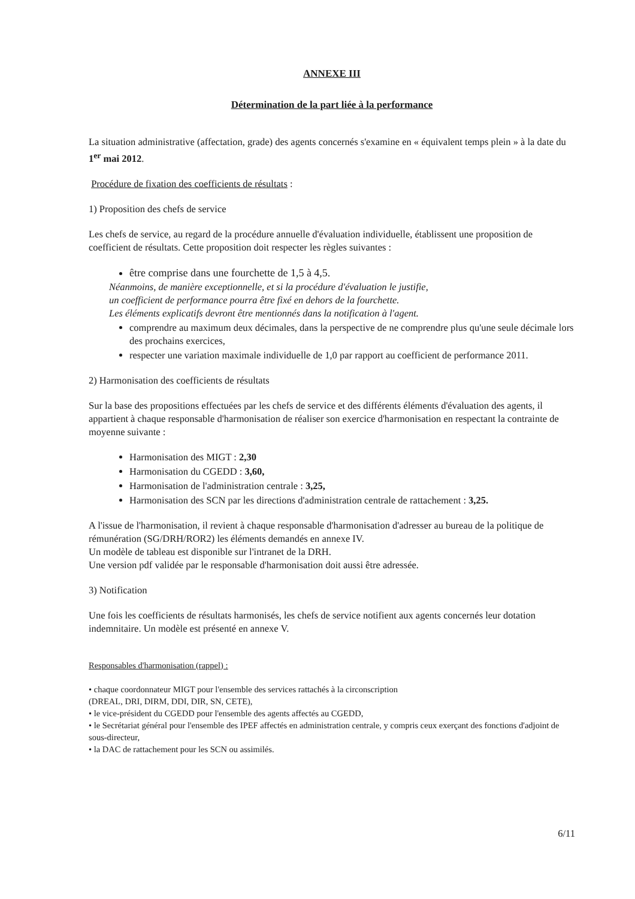ANNEXE III
Détermination de la part liée à la performance
La situation administrative (affectation, grade) des agents concernés s'examine en « équivalent temps plein » à la date du 1<sup>er</sup> mai 2012.
Procédure de fixation des coefficients de résultats :
1) Proposition des chefs de service
Les chefs de service, au regard de la procédure annuelle d'évaluation individuelle, établissent une proposition de coefficient de résultats. Cette proposition doit respecter les règles suivantes :
être comprise dans une fourchette de 1,5 à 4,5.
Néanmoins, de manière exceptionnelle, et si la procédure d'évaluation le justifie,
un coefficient de performance pourra être fixé en dehors de la fourchette.
Les éléments explicatifs devront être mentionnés dans la notification à l'agent.
comprendre au maximum deux décimales, dans la perspective de ne comprendre plus qu'une seule décimale lors des prochains exercices,
respecter une variation maximale individuelle de 1,0 par rapport au coefficient de performance 2011.
2) Harmonisation des coefficients de résultats
Sur la base des propositions effectuées par les chefs de service et des différents éléments d'évaluation des agents, il appartient à chaque responsable d'harmonisation de réaliser son exercice d'harmonisation en respectant la contrainte de moyenne suivante :
Harmonisation des MIGT : 2,30
Harmonisation du CGEDD : 3,60,
Harmonisation de l'administration centrale : 3,25,
Harmonisation des SCN par les directions d'administration centrale de rattachement : 3,25.
A l'issue de l'harmonisation, il revient à chaque responsable d'harmonisation d'adresser au bureau de la politique de rémunération (SG/DRH/ROR2) les éléments demandés en annexe IV.
Un modèle de tableau est disponible sur l'intranet de la DRH.
Une version pdf validée par le responsable d'harmonisation doit aussi être adressée.
3) Notification
Une fois les coefficients de résultats harmonisés, les chefs de service notifient aux agents concernés leur dotation indemnitaire. Un modèle est présenté en annexe V.
Responsables d'harmonisation (rappel) :
• chaque coordonnateur MIGT pour l'ensemble des services rattachés à la circonscription
(DREAL, DRI, DIRM, DDI, DIR, SN, CETE),
• le vice-président du CGEDD pour l'ensemble des agents affectés au CGEDD,
• le Secrétariat général pour l'ensemble des IPEF affectés en administration centrale, y compris ceux exerçant des fonctions d'adjoint de sous-directeur,
• la DAC de rattachement pour les SCN ou assimilés.
6/11